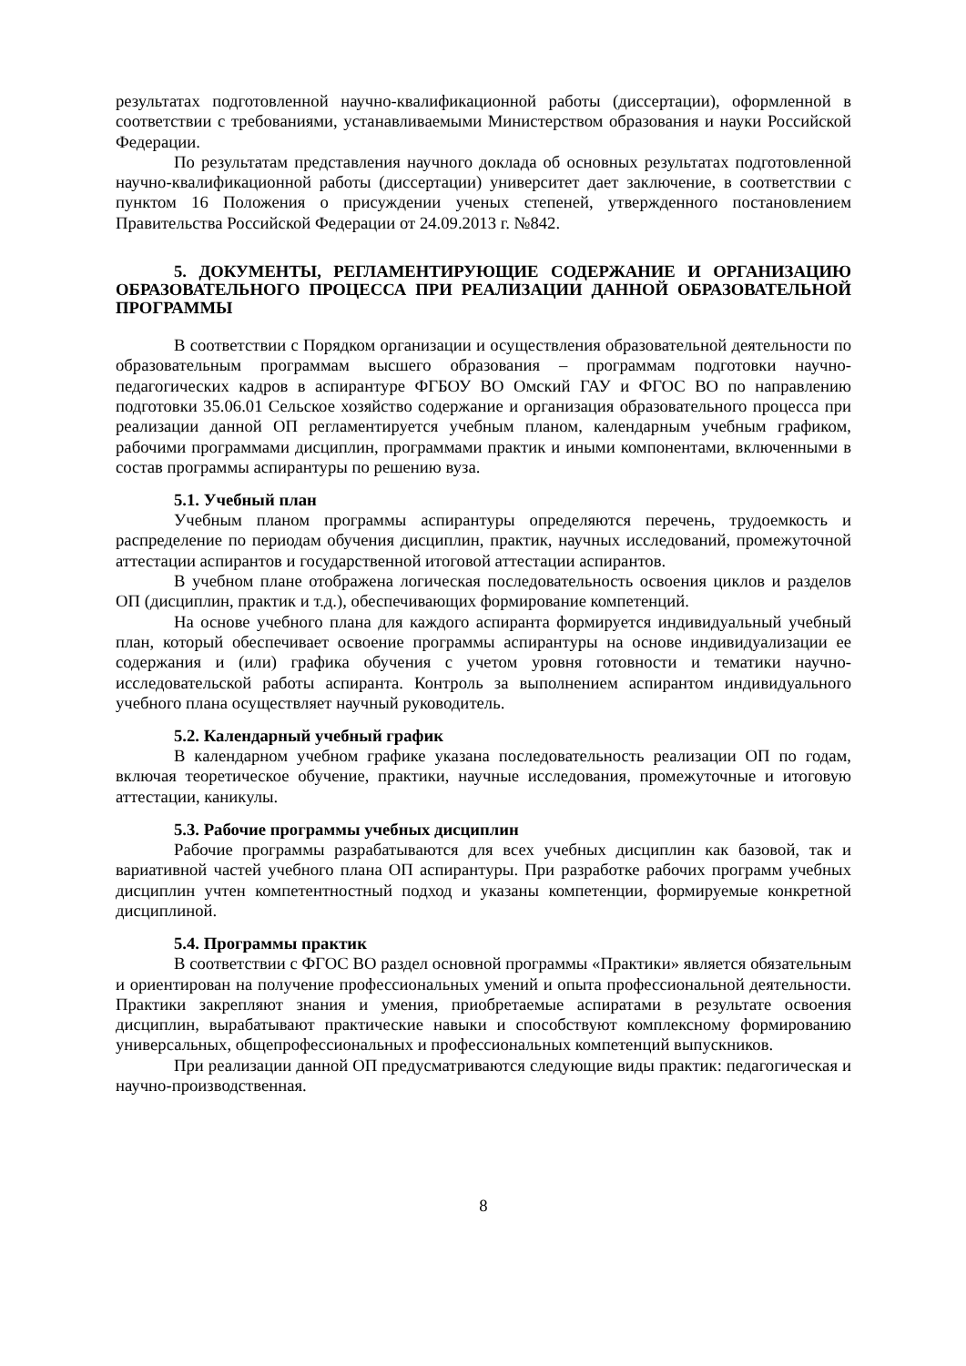результатах подготовленной научно-квалификационной работы (диссертации), оформленной в соответствии с требованиями, устанавливаемыми Министерством образования и науки Российской Федерации.
По результатам представления научного доклада об основных результатах подготовленной научно-квалификационной работы (диссертации) университет дает заключение, в соответствии с пунктом 16 Положения о присуждении ученых степеней, утвержденного постановлением Правительства Российской Федерации от 24.09.2013 г. №842.
5. ДОКУМЕНТЫ, РЕГЛАМЕНТИРУЮЩИЕ СОДЕРЖАНИЕ И ОРГАНИЗАЦИЮ ОБРАЗОВАТЕЛЬНОГО ПРОЦЕССА ПРИ РЕАЛИЗАЦИИ ДАННОЙ ОБРАЗОВАТЕЛЬНОЙ ПРОГРАММЫ
В соответствии с Порядком организации и осуществления образовательной деятельности по образовательным программам высшего образования – программам подготовки научно-педагогических кадров в аспирантуре ФГБОУ ВО Омский ГАУ и ФГОС ВО по направлению подготовки 35.06.01 Сельское хозяйство содержание и организация образовательного процесса при реализации данной ОП регламентируется учебным планом, календарным учебным графиком, рабочими программами дисциплин, программами практик и иными компонентами, включенными в состав программы аспирантуры по решению вуза.
5.1. Учебный план
Учебным планом программы аспирантуры определяются перечень, трудоемкость и распределение по периодам обучения дисциплин, практик, научных исследований, промежуточной аттестации аспирантов и государственной итоговой аттестации аспирантов.
В учебном плане отображена логическая последовательность освоения циклов и разделов ОП (дисциплин, практик и т.д.), обеспечивающих формирование компетенций.
На основе учебного плана для каждого аспиранта формируется индивидуальный учебный план, который обеспечивает освоение программы аспирантуры на основе индивидуализации ее содержания и (или) графика обучения с учетом уровня готовности и тематики научно-исследовательской работы аспиранта. Контроль за выполнением аспирантом индивидуального учебного плана осуществляет научный руководитель.
5.2. Календарный учебный график
В календарном учебном графике указана последовательность реализации ОП по годам, включая теоретическое обучение, практики, научные исследования, промежуточные и итоговую аттестации, каникулы.
5.3. Рабочие программы учебных дисциплин
Рабочие программы разрабатываются для всех учебных дисциплин как базовой, так и вариативной частей учебного плана ОП аспирантуры. При разработке рабочих программ учебных дисциплин учтен компетентностный подход и указаны компетенции, формируемые конкретной дисциплиной.
5.4. Программы практик
В соответствии с ФГОС ВО раздел основной программы «Практики» является обязательным и ориентирован на получение профессиональных умений и опыта профессиональной деятельности. Практики закрепляют знания и умения, приобретаемые аспиратами в результате освоения дисциплин, вырабатывают практические навыки и способствуют комплексному формированию универсальных, общепрофессиональных и профессиональных компетенций выпускников.
При реализации данной ОП предусматриваются следующие виды практик: педагогическая и научно-производственная.
8